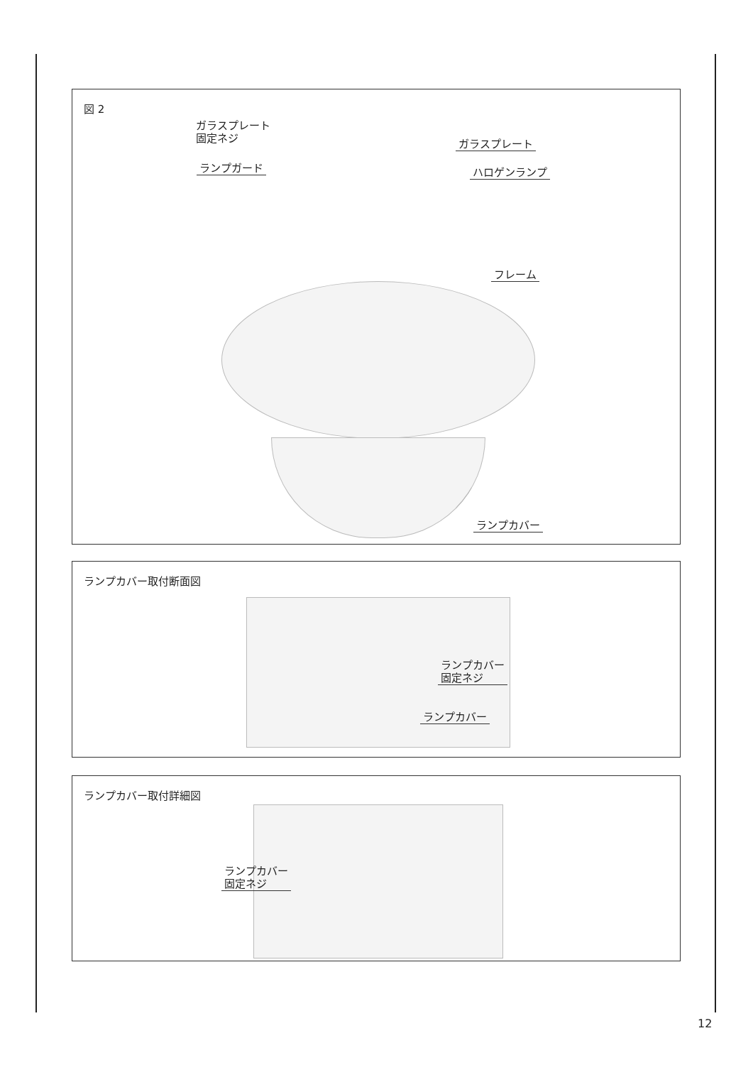図 2
ガラスプレート
固定ネジ
ガラスプレート
ランプガード ハロゲンランプ
フレーム
ランプカバー
ランプカバー取付断面図
ランプカバー
固定ネジ
ランプカバー
ランプカバー取付詳細図
ランプカバー
固定ネジ
12